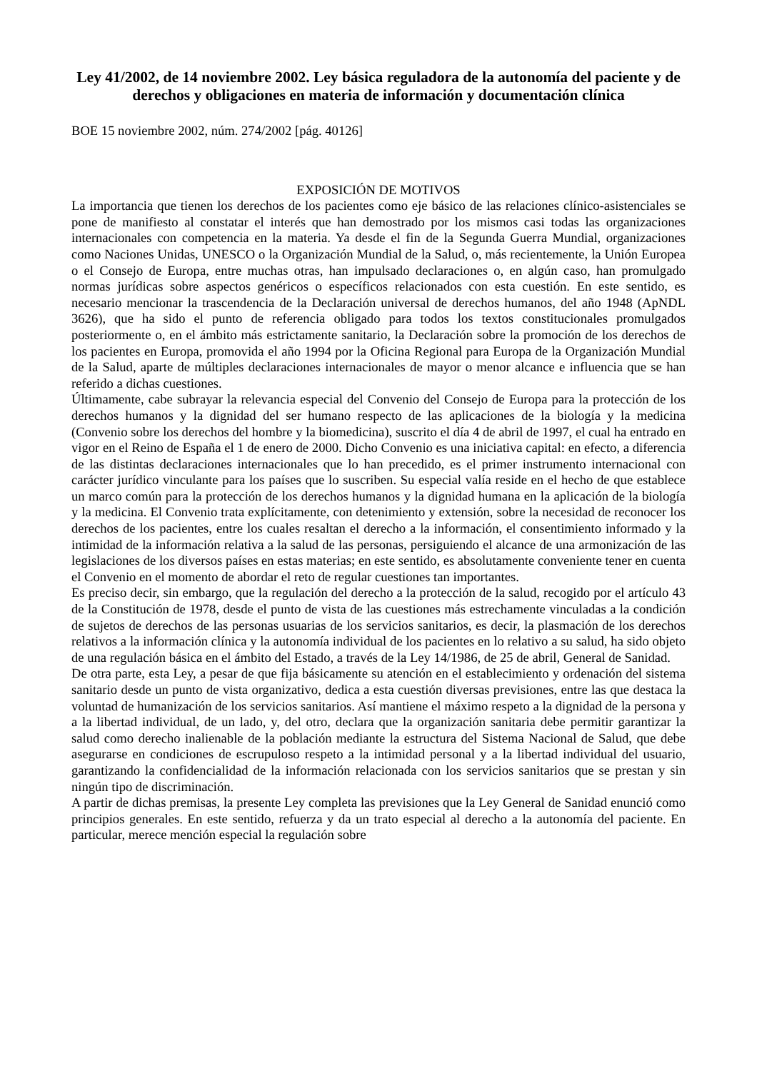Ley 41/2002, de 14 noviembre 2002. Ley básica reguladora de la autonomía del paciente y de derechos y obligaciones en materia de información y documentación clínica
BOE 15 noviembre 2002, núm. 274/2002 [pág. 40126]
EXPOSICIÓN DE MOTIVOS
La importancia que tienen los derechos de los pacientes como eje básico de las relaciones clínico-asistenciales se pone de manifiesto al constatar el interés que han demostrado por los mismos casi todas las organizaciones internacionales con competencia en la materia. Ya desde el fin de la Segunda Guerra Mundial, organizaciones como Naciones Unidas, UNESCO o la Organización Mundial de la Salud, o, más recientemente, la Unión Europea o el Consejo de Europa, entre muchas otras, han impulsado declaraciones o, en algún caso, han promulgado normas jurídicas sobre aspectos genéricos o específicos relacionados con esta cuestión. En este sentido, es necesario mencionar la trascendencia de la Declaración universal de derechos humanos, del año 1948 (ApNDL 3626), que ha sido el punto de referencia obligado para todos los textos constitucionales promulgados posteriormente o, en el ámbito más estrictamente sanitario, la Declaración sobre la promoción de los derechos de los pacientes en Europa, promovida el año 1994 por la Oficina Regional para Europa de la Organización Mundial de la Salud, aparte de múltiples declaraciones internacionales de mayor o menor alcance e influencia que se han referido a dichas cuestiones.
Últimamente, cabe subrayar la relevancia especial del Convenio del Consejo de Europa para la protección de los derechos humanos y la dignidad del ser humano respecto de las aplicaciones de la biología y la medicina (Convenio sobre los derechos del hombre y la biomedicina), suscrito el día 4 de abril de 1997, el cual ha entrado en vigor en el Reino de España el 1 de enero de 2000. Dicho Convenio es una iniciativa capital: en efecto, a diferencia de las distintas declaraciones internacionales que lo han precedido, es el primer instrumento internacional con carácter jurídico vinculante para los países que lo suscriben. Su especial valía reside en el hecho de que establece un marco común para la protección de los derechos humanos y la dignidad humana en la aplicación de la biología y la medicina. El Convenio trata explícitamente, con detenimiento y extensión, sobre la necesidad de reconocer los derechos de los pacientes, entre los cuales resaltan el derecho a la información, el consentimiento informado y la intimidad de la información relativa a la salud de las personas, persiguiendo el alcance de una armonización de las legislaciones de los diversos países en estas materias; en este sentido, es absolutamente conveniente tener en cuenta el Convenio en el momento de abordar el reto de regular cuestiones tan importantes.
Es preciso decir, sin embargo, que la regulación del derecho a la protección de la salud, recogido por el artículo 43 de la Constitución de 1978, desde el punto de vista de las cuestiones más estrechamente vinculadas a la condición de sujetos de derechos de las personas usuarias de los servicios sanitarios, es decir, la plasmación de los derechos relativos a la información clínica y la autonomía individual de los pacientes en lo relativo a su salud, ha sido objeto de una regulación básica en el ámbito del Estado, a través de la Ley 14/1986, de 25 de abril, General de Sanidad.
De otra parte, esta Ley, a pesar de que fija básicamente su atención en el establecimiento y ordenación del sistema sanitario desde un punto de vista organizativo, dedica a esta cuestión diversas previsiones, entre las que destaca la voluntad de humanización de los servicios sanitarios. Así mantiene el máximo respeto a la dignidad de la persona y a la libertad individual, de un lado, y, del otro, declara que la organización sanitaria debe permitir garantizar la salud como derecho inalienable de la población mediante la estructura del Sistema Nacional de Salud, que debe asegurarse en condiciones de escrupuloso respeto a la intimidad personal y a la libertad individual del usuario, garantizando la confidencialidad de la información relacionada con los servicios sanitarios que se prestan y sin ningún tipo de discriminación.
A partir de dichas premisas, la presente Ley completa las previsiones que la Ley General de Sanidad enunció como principios generales. En este sentido, refuerza y da un trato especial al derecho a la autonomía del paciente. En particular, merece mención especial la regulación sobre